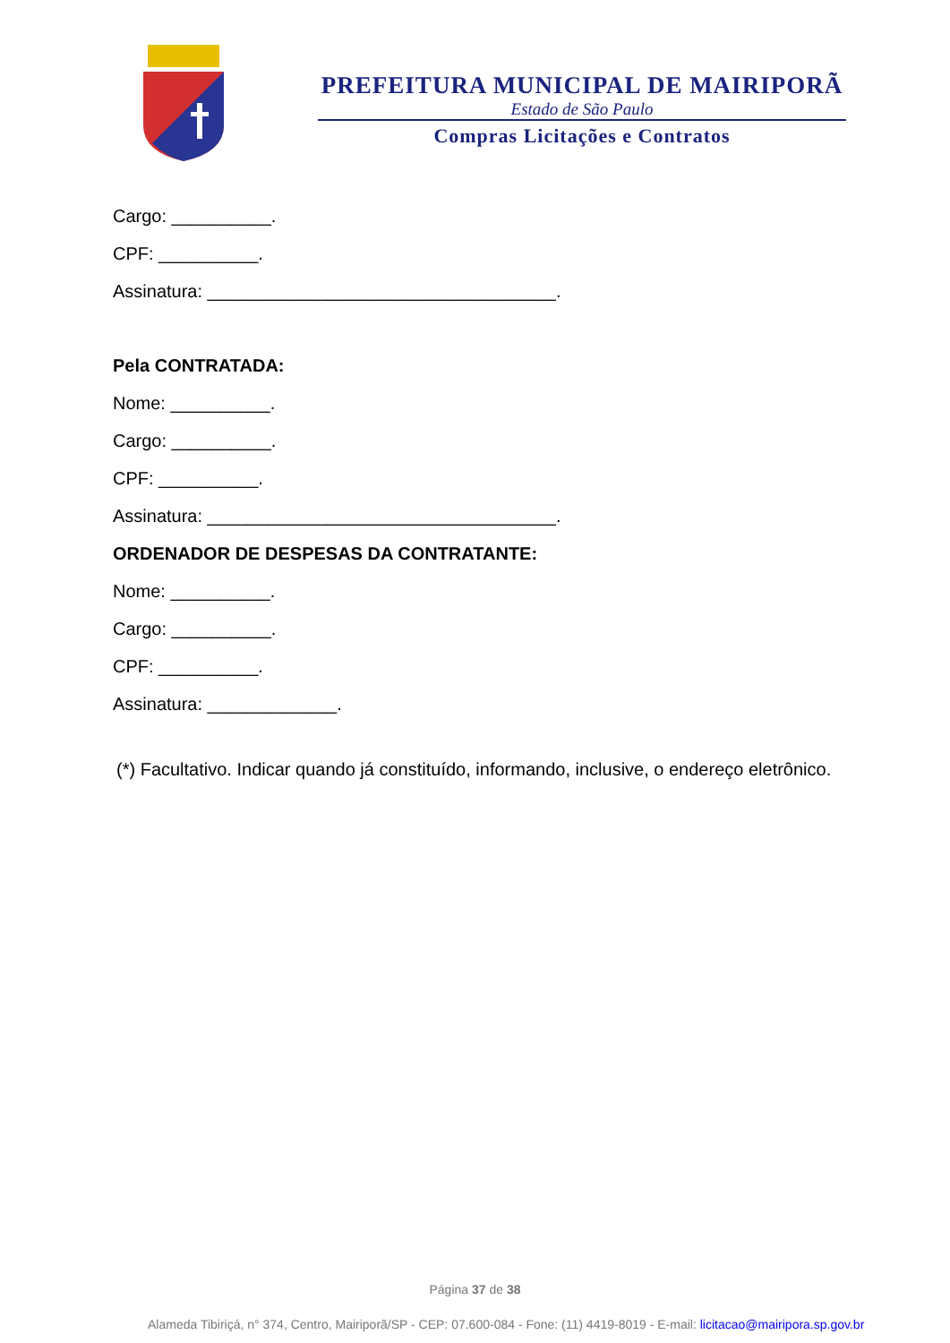PREFEITURA MUNICIPAL DE MAIRIPORÃ
Estado de São Paulo
Compras Licitações e Contratos
Cargo: __________.
CPF: __________.
Assinatura: ___________________________________.
Pela CONTRATADA:
Nome: __________.
Cargo: __________.
CPF: __________.
Assinatura: ___________________________________.
ORDENADOR DE DESPESAS DA CONTRATANTE:
Nome: __________.
Cargo: __________.
CPF: __________.
Assinatura: _____________.
(*) Facultativo. Indicar quando já constituído, informando, inclusive, o endereço eletrônico.
Página 37 de 38
Alameda Tibiriçá, n° 374, Centro, Mairiporã/SP - CEP: 07.600-084 - Fone: (11) 4419-8019 - E-mail: licitacao@mairipora.sp.gov.br